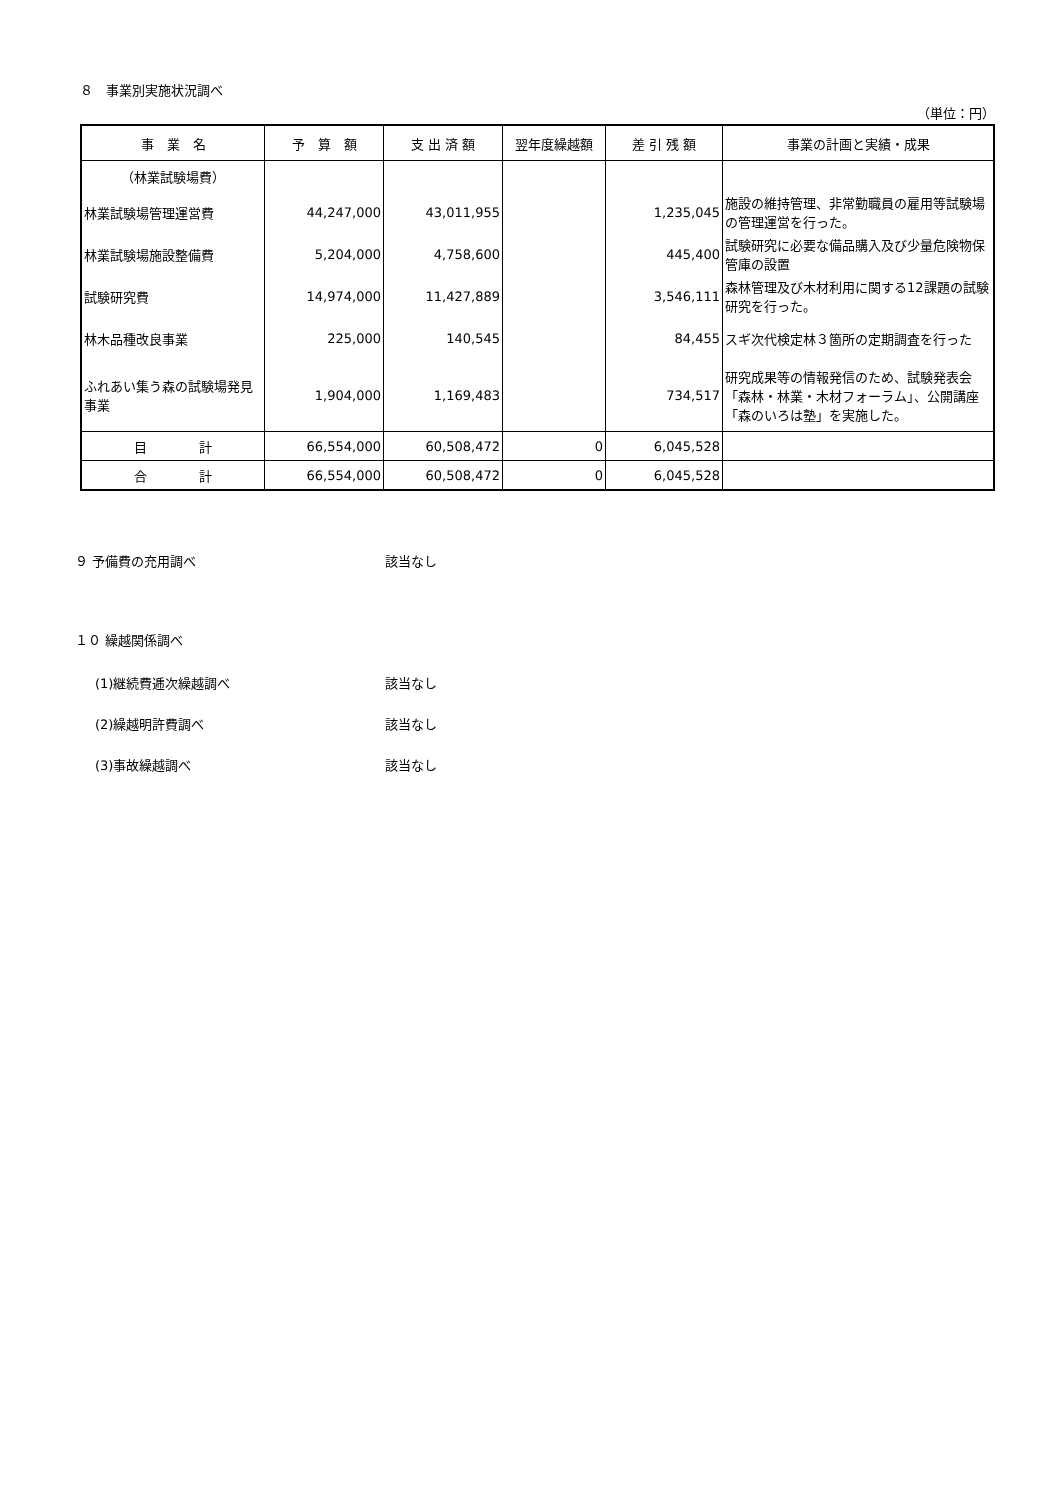８　事業別実施状況調べ
（単位：円）
| 事 業 名 | 予 算 額 | 支 出 済 額 | 翌年度繰越額 | 差 引 残 額 | 事業の計画と実績・成果 |
| --- | --- | --- | --- | --- | --- |
| （林業試験場費） | | | | | |
| 林業試験場管理運営費 | 44,247,000 | 43,011,955 | | 1,235,045 | 施設の維持管理、非常勤職員の雇用等試験場の管理運営を行った。 |
| 林業試験場施設整備費 | 5,204,000 | 4,758,600 | | 445,400 | 試験研究に必要な備品購入及び少量危険物保管庫の設置 |
| 試験研究費 | 14,974,000 | 11,427,889 | | 3,546,111 | 森林管理及び木材利用に関する12課題の試験研究を行った。 |
| 林木品種改良事業 | 225,000 | 140,545 | | 84,455 | スギ次代検定林３箇所の定期調査を行った |
| ふれあい集う森の試験場発見事業 | 1,904,000 | 1,169,483 | | 734,517 | 研究成果等の情報発信のため、試験発表会「森林・林業・木材フォーラム」、公開講座「森のいろは塾」を実施した。 |
| 目 計 | 66,554,000 | 60,508,472 | 0 | 6,045,528 | |
| 合 計 | 66,554,000 | 60,508,472 | 0 | 6,045,528 | |
９ 予備費の充用調べ 該当なし
１０ 繰越関係調べ
(1)継続費逓次繰越調べ 該当なし
(2)繰越明許費調べ 該当なし
(3)事故繰越調べ 該当なし